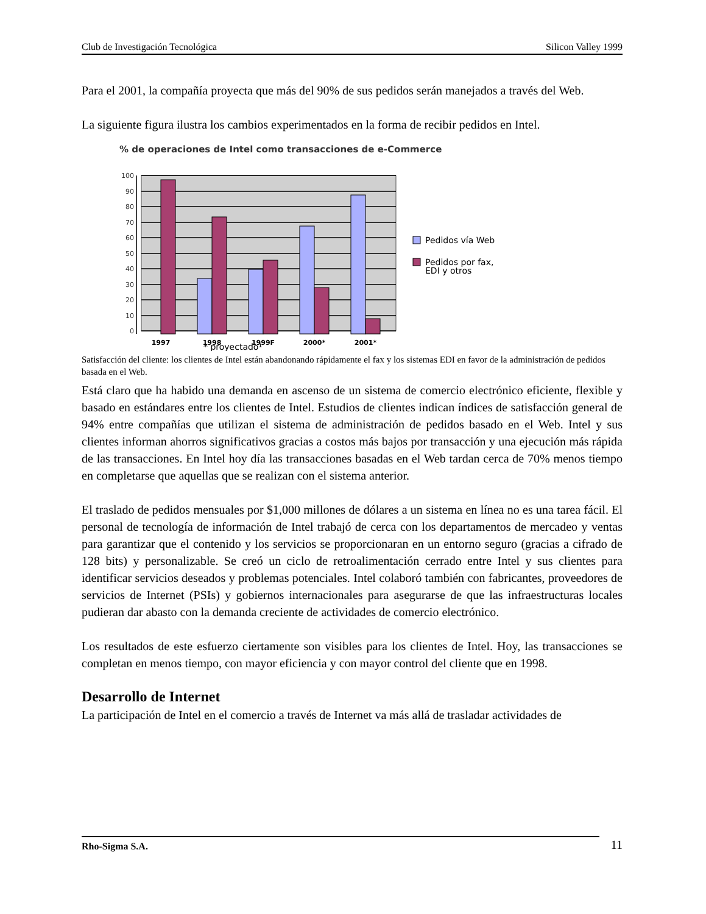Club de Investigación Tecnológica Silicon Valley 1999
Para el 2001, la compañía proyecta que más del 90% de sus pedidos serán manejados a través del Web.
La siguiente figura ilustra los cambios experimentados en la forma de recibir pedidos en Intel.
% de operaciones de Intel como transacciones de e-Commerce
0
10
20
30
40
50
60
70
80
90
100
1997
1998
1999F
2000*
2001*
* proyectado¹
Pedidos vía Web
Pedidos por fax,
EDI y otros
Satisfacción del cliente: los clientes de Intel están abandonando rápidamente el fax y los sistemas EDI en favor de la administración de pedidos basada en el Web.
Está claro que ha habido una demanda en ascenso de un sistema de comercio electrónico eficiente, flexible y basado en estándares entre los clientes de Intel. Estudios de clientes indican índices de satisfacción general de 94% entre compañías que utilizan el sistema de administración de pedidos basado en el Web. Intel y sus clientes informan ahorros significativos gracias a costos más bajos por transacción y una ejecución más rápida de las transacciones. En Intel hoy día las transacciones basadas en el Web tardan cerca de 70% menos tiempo en completarse que aquellas que se realizan con el sistema anterior.
El traslado de pedidos mensuales por $1,000 millones de dólares a un sistema en línea no es una tarea fácil. El personal de tecnología de información de Intel trabajó de cerca con los departamentos de mercadeo y ventas para garantizar que el contenido y los servicios se proporcionaran en un entorno seguro (gracias a cifrado de 128 bits) y personalizable. Se creó un ciclo de retroalimentación cerrado entre Intel y sus clientes para identificar servicios deseados y problemas potenciales. Intel colaboró también con fabricantes, proveedores de servicios de Internet (PSIs) y gobiernos internacionales para asegurarse de que las infraestructuras locales pudieran dar abasto con la demanda creciente de actividades de comercio electrónico.
Los resultados de este esfuerzo ciertamente son visibles para los clientes de Intel. Hoy, las transacciones se completan en menos tiempo, con mayor eficiencia y con mayor control del cliente que en 1998.
Desarrollo de Internet
La participación de Intel en el comercio a través de Internet va más allá de trasladar actividades de
Rho-Sigma S.A. 11